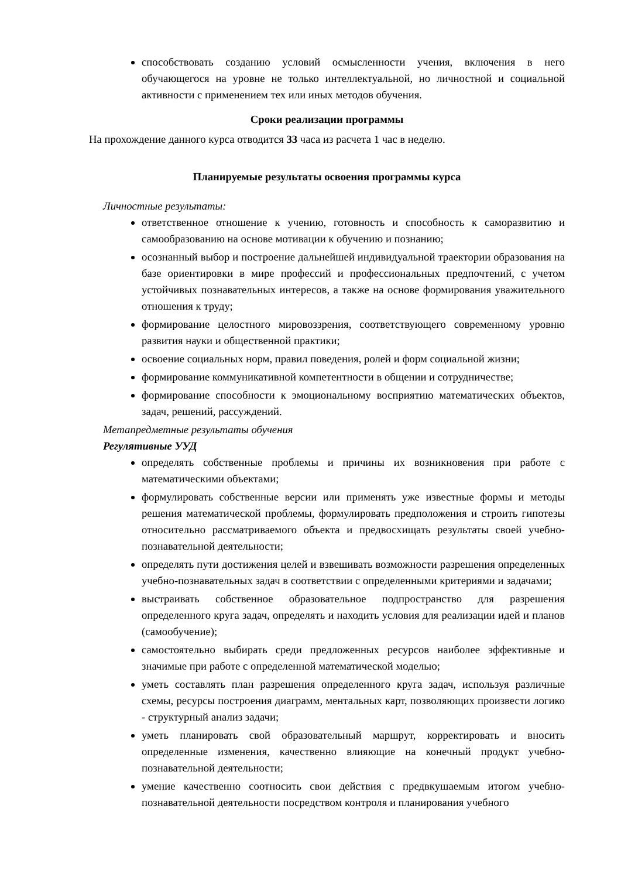способствовать созданию условий осмысленности учения, включения в него обучающегося на уровне не только интеллектуальной, но личностной и социальной активности с применением тех или иных методов обучения.
Сроки реализации программы
На прохождение данного курса отводится 33 часа из расчета 1 час в неделю.
Планируемые результаты освоения программы курса
Личностные результаты:
ответственное отношение к учению, готовность и способность к саморазвитию и самообразованию на основе мотивации к обучению и познанию;
осознанный выбор и построение дальнейшей индивидуальной траектории образования на базе ориентировки в мире профессий и профессиональных предпочтений, с учетом устойчивых познавательных интересов, а также на основе формирования уважительного отношения к труду;
формирование целостного мировоззрения, соответствующего современному уровню развития науки и общественной практики;
освоение социальных норм, правил поведения, ролей и форм социальной жизни;
формирование коммуникативной компетентности в общении и сотрудничестве;
формирование способности к эмоциональному восприятию математических объектов, задач, решений, рассуждений.
Метапредметные результаты обучения
Регулятивные УУД
определять собственные проблемы и причины их возникновения при работе с математическими объектами;
формулировать собственные версии или применять уже известные формы и методы решения математической проблемы, формулировать предположения и строить гипотезы относительно рассматриваемого объекта и предвосхищать результаты своей учебно-познавательной деятельности;
определять пути достижения целей и взвешивать возможности разрешения определенных учебно-познавательных задач в соответствии с определенными критериями и задачами;
выстраивать собственное образовательное подпространство для разрешения определенного круга задач, определять и находить условия для реализации идей и планов (самообучение);
самостоятельно выбирать среди предложенных ресурсов наиболее эффективные и значимые при работе с определенной математической моделью;
уметь составлять план разрешения определенного круга задач, используя различные схемы, ресурсы построения диаграмм, ментальных карт, позволяющих произвести логико - структурный анализ задачи;
уметь планировать свой образовательный маршрут, корректировать и вносить определенные изменения, качественно влияющие на конечный продукт учебно-познавательной деятельности;
умение качественно соотносить свои действия с предвкушаемым итогом учебно-познавательной деятельности посредством контроля и планирования учебного